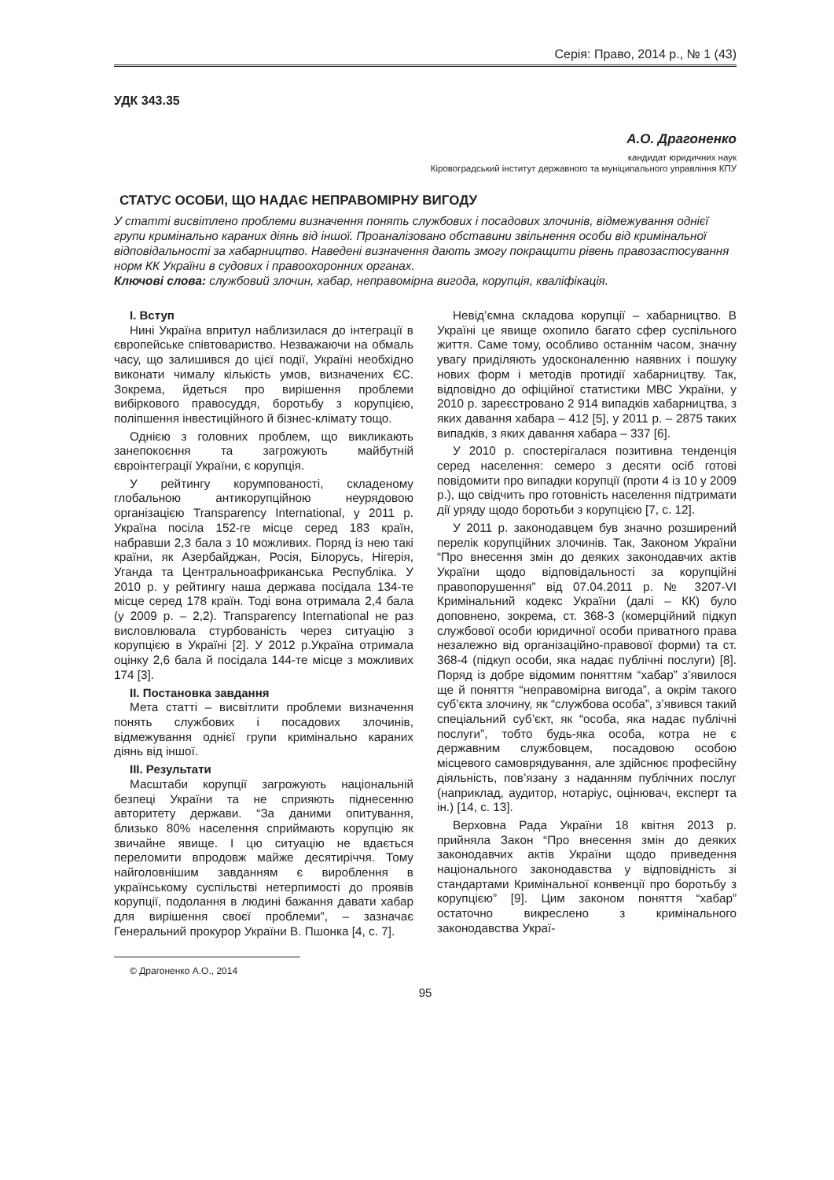Серія: Право, 2014 р., № 1 (43)
УДК 343.35
А.О. Драгоненко
кандидат юридичних наук
Кіровоградський інститут державного та муніципального управління КПУ
СТАТУС ОСОБИ, ЩО НАДАЄ НЕПРАВОМІРНУ ВИГОДУ
У статті висвітлено проблеми визначення понять службових і посадових злочинів, відмежування однієї групи кримінально караних діянь від іншої. Проаналізовано обставини звільнення особи від кримінальної відповідальності за хабарництво. Наведені визначення дають змогу покращити рівень правозастосування норм КК України в судових і правоохоронних органах.
Ключові слова: службовий злочин, хабар, неправомірна вигода, корупція, кваліфікація.
I. Вступ
Нині Україна впритул наблизилася до інтеграції в європейське співтовариство. Незважаючи на обмаль часу, що залишився до цієї події, Україні необхідно виконати чималу кількість умов, визначених ЄС. Зокрема, йдеться про вирішення проблеми вибіркового правосуддя, боротьбу з корупцією, поліпшення інвестиційного й бізнес-клімату тощо.
Однією з головних проблем, що викликають занепокоєння та загрожують майбутній євроінтеграції України, є корупція.
У рейтингу корумпованості, складеному глобальною антикорупційною неурядовою організацією Transparency International, у 2011 р. Україна посіла 152-ге місце серед 183 країн, набравши 2,3 бала з 10 можливих. Поряд із нею такі країни, як Азербайджан, Росія, Білорусь, Нігерія, Уганда та Центральноафриканська Республіка. У 2010 р. у рейтингу наша держава посідала 134-те місце серед 178 країн. Тоді вона отримала 2,4 бала (у 2009 р. – 2,2). Transparency International не раз висловлювала стурбованість через ситуацію з корупцією в Україні [2]. У 2012 р.Україна отримала оцінку 2,6 бала й посідала 144-те місце з можливих 174 [3].
II. Постановка завдання
Мета статті – висвітлити проблеми визначення понять службових і посадових злочинів, відмежування однієї групи кримінально караних діянь від іншої.
III. Результати
Масштаби корупції загрожують національній безпеці України та не сприяють піднесенню авторитету держави. “За даними опитування, близько 80% населення сприймають корупцію як звичайне явище. І цю ситуацію не вдається переломити впродовж майже десятиріччя. Тому найголовнішим завданням є вироблення в українському суспільстві нетерпимості до проявів корупції, подолання в людині бажання давати хабар для вирішення своєї проблеми”, – зазначає Генеральний прокурор України В. Пшонка [4, с. 7].
© Драгоненко А.О., 2014
Невід’ємна складова корупції – хабарництво. В Україні це явище охопило багато сфер суспільного життя. Саме тому, особливо останнім часом, значну увагу приділяють удосконаленню наявних і пошуку нових форм і методів протидії хабарництву. Так, відповідно до офіційної статистики МВС України, у 2010 р. зареєстровано 2 914 випадків хабарництва, з яких давання хабара – 412 [5], у 2011 р. – 2875 таких випадків, з яких давання хабара – 337 [6].
У 2010 р. спостерігалася позитивна тенденція серед населення: семеро з десяти осіб готові повідомити про випадки корупції (проти 4 із 10 у 2009 р.), що свідчить про готовність населення підтримати дії уряду щодо боротьби з корупцією [7, с. 12].
У 2011 р. законодавцем був значно розширений перелік корупційних злочинів. Так, Законом України “Про внесення змін до деяких законодавчих актів України щодо відповідальності за корупційні правопорушення” від 07.04.2011 р. № 3207-VI Кримінальний кодекс України (далі – КК) було доповнено, зокрема, ст. 368-3 (комерційний підкуп службової особи юридичної особи приватного права незалежно від організаційно-правової форми) та ст. 368-4 (підкуп особи, яка надає публічні послуги) [8]. Поряд із добре відомим поняттям “хабар” з’явилося ще й поняття “неправомірна вигода”, а окрім такого суб’єкта злочину, як “службова особа”, з’явився такий спеціальний суб’єкт, як “особа, яка надає публічні послуги”, тобто будь-яка особа, котра не є державним службовцем, посадовою особою місцевого самоврядування, але здійснює професійну діяльність, пов’язану з наданням публічних послуг (наприклад, аудитор, нотаріус, оцінювач, експерт та ін.) [14, с. 13].
Верховна Рада України 18 квітня 2013 р. прийняла Закон “Про внесення змін до деяких законодавчих актів України щодо приведення національного законодавства у відповідність зі стандартами Кримінальної конвенції про боротьбу з корупцією” [9]. Цим законом поняття “хабар” остаточно викреслено з кримінального законодавства Украї-
95